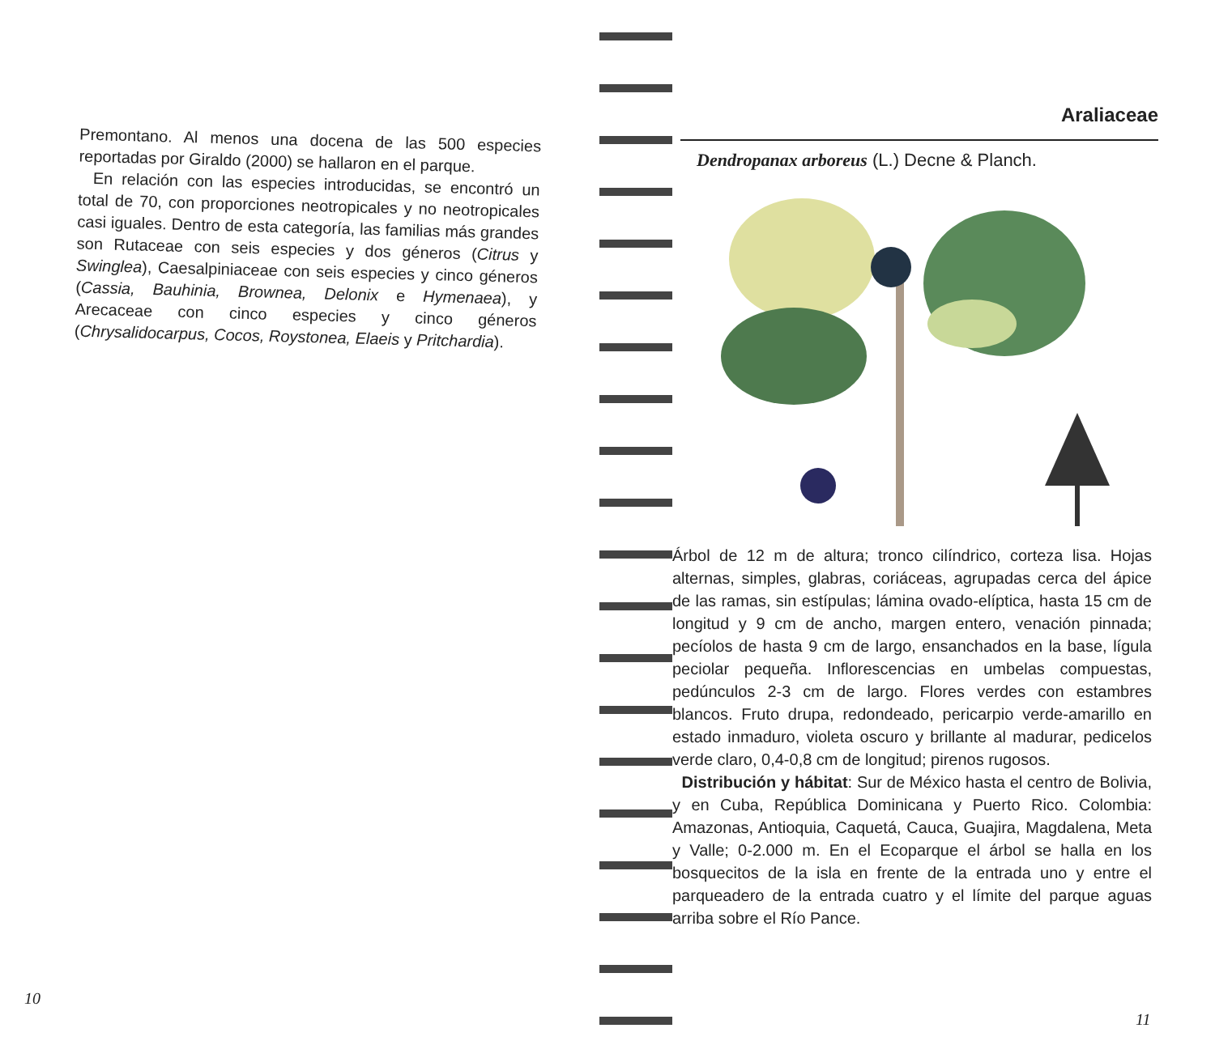Premontano. Al menos una docena de las 500 especies reportadas por Giraldo (2000) se hallaron en el parque.
En relación con las especies introducidas, se encontró un total de 70, con proporciones neotropicales y no neotropicales casi iguales. Dentro de esta categoría, las familias más grandes son Rutaceae con seis especies y dos géneros (Citrus y Swinglea), Caesalpiniaceae con seis especies y cinco géneros (Cassia, Bauhinia, Brownea, Delonix e Hymenaea), y Arecaceae con cinco especies y cinco géneros (Chrysalidocarpus, Cocos, Roystonea, Elaeis y Pritchardia).
10
Araliaceae
Dendropanax arboreus (L.) Decne & Planch.
Árbol de 12 m de altura; tronco cilíndrico, corteza lisa. Hojas alternas, simples, glabras, coriáceas, agrupadas cerca del ápice de las ramas, sin estípulas; lámina ovado-elíptica, hasta 15 cm de longitud y 9 cm de ancho, margen entero, venación pinnada; pecíolos de hasta 9 cm de largo, ensanchados en la base, lígula peciolar pequeña. Inflorescencias en umbelas compuestas, pedúnculos 2-3 cm de largo. Flores verdes con estambres blancos. Fruto drupa, redondeado, pericarpio verde-amarillo en estado inmaduro, violeta oscuro y brillante al madurar, pedicelos verde claro, 0,4-0,8 cm de longitud; pirenos rugosos.
Distribución y hábitat: Sur de México hasta el centro de Bolivia, y en Cuba, República Dominicana y Puerto Rico. Colombia: Amazonas, Antioquia, Caquetá, Cauca, Guajira, Magdalena, Meta y Valle; 0-2.000 m. En el Ecoparque el árbol se halla en los bosquecitos de la isla en frente de la entrada uno y entre el parqueadero de la entrada cuatro y el límite del parque aguas arriba sobre el Río Pance.
11